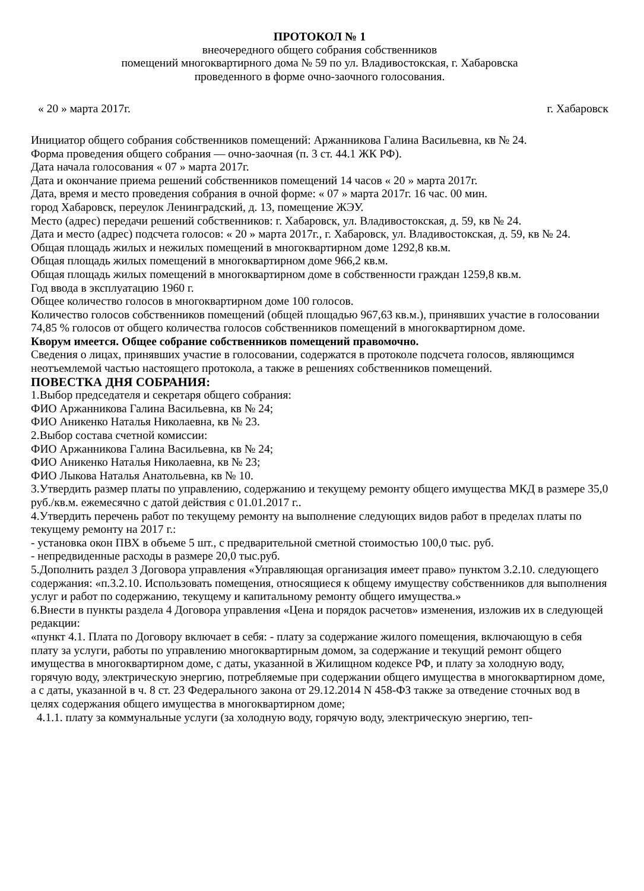ПРОТОКОЛ № 1
внеочередного общего собрания собственников
помещений многоквартирного дома № 59 по ул. Владивостокская, г. Хабаровска
проведенного в форме очно-заочного голосования.
« 20 » марта 2017г. г. Хабаровск
Инициатор общего собрания собственников помещений: Аржанникова Галина Васильевна, кв № 24.
Форма проведения общего собрания — очно-заочная (п. 3 ст. 44.1 ЖК РФ).
Дата начала голосования « 07 » марта 2017г.
Дата и окончание приема решений собственников помещений 14 часов « 20 » марта 2017г.
Дата, время и место проведения собрания в очной форме: « 07 » марта 2017г. 16 час. 00 мин.
город Хабаровск, переулок Ленинградский, д. 13, помещение ЖЭУ.
Место (адрес) передачи решений собственников: г. Хабаровск, ул. Владивостокская, д. 59, кв № 24.
Дата и место (адрес) подсчета голосов: « 20 » марта 2017г., г. Хабаровск, ул. Владивостокская, д. 59, кв № 24.
Общая площадь жилых и нежилых помещений в многоквартирном доме 1292,8 кв.м.
Общая площадь жилых помещений в многоквартирном доме 966,2 кв.м.
Общая площадь жилых помещений в многоквартирном доме в собственности граждан 1259,8 кв.м.
Год ввода в эксплуатацию 1960 г.
Общее количество голосов в многоквартирном доме 100 голосов.
Количество голосов собственников помещений (общей площадью 967,63 кв.м.), принявших участие в голосовании 74,85 % голосов от общего количества голосов собственников помещений в многоквартирном доме.
Кворум имеется. Общее собрание собственников помещений правомочно.
Сведения о лицах, принявших участие в голосовании, содержатся в протоколе подсчета голосов, являющимся неотъемлемой частью настоящего протокола, а также в решениях собственников помещений.
ПОВЕСТКА ДНЯ СОБРАНИЯ:
1.Выбор председателя и секретаря общего собрания:
ФИО Аржанникова Галина Васильевна, кв № 24;
ФИО Аникенко Наталья Николаевна, кв № 23.
2.Выбор состава счетной комиссии:
ФИО Аржанникова Галина Васильевна, кв № 24;
ФИО Аникенко Наталья Николаевна, кв № 23;
ФИО Лыкова Наталья Анатольевна, кв № 10.
3.Утвердить размер платы по управлению, содержанию и текущему ремонту общего имущества МКД в размере 35,0 руб./кв.м. ежемесячно с датой действия с 01.01.2017 г..
4.Утвердить перечень работ по текущему ремонту на выполнение следующих видов работ в пределах платы по текущему ремонту на 2017 г.:
- установка окон ПВХ в объеме 5 шт., с предварительной сметной стоимостью 100,0 тыс. руб.
- непредвиденные расходы в размере 20,0 тыс.руб.
5.Дополнить раздел 3 Договора управления «Управляющая организация имеет право» пунктом 3.2.10. следующего содержания: «п.3.2.10. Использовать помещения, относящиеся к общему имуществу собственников для выполнения услуг и работ по содержанию, текущему и капитальному ремонту общего имущества.»
6.Внести в пункты раздела 4 Договора управления «Цена и порядок расчетов» изменения, изложив их в следующей редакции:
«пункт 4.1. Плата по Договору включает в себя: - плату за содержание жилого помещения, включающую в себя плату за услуги, работы по управлению многоквартирным домом, за содержание и текущий ремонт общего имущества в многоквартирном доме, с даты, указанной в Жилищном кодексе РФ, и плату за холодную воду, горячую воду, электрическую энергию, потребляемые при содержании общего имущества в многоквартирном доме, а с даты, указанной в ч. 8 ст. 23 Федерального закона от 29.12.2014 N 458-ФЗ также за отведение сточных вод в целях содержания общего имущества в многоквартирном доме;
4.1.1. плату за коммунальные услуги (за холодную воду, горячую воду, электрическую энергию, теп-